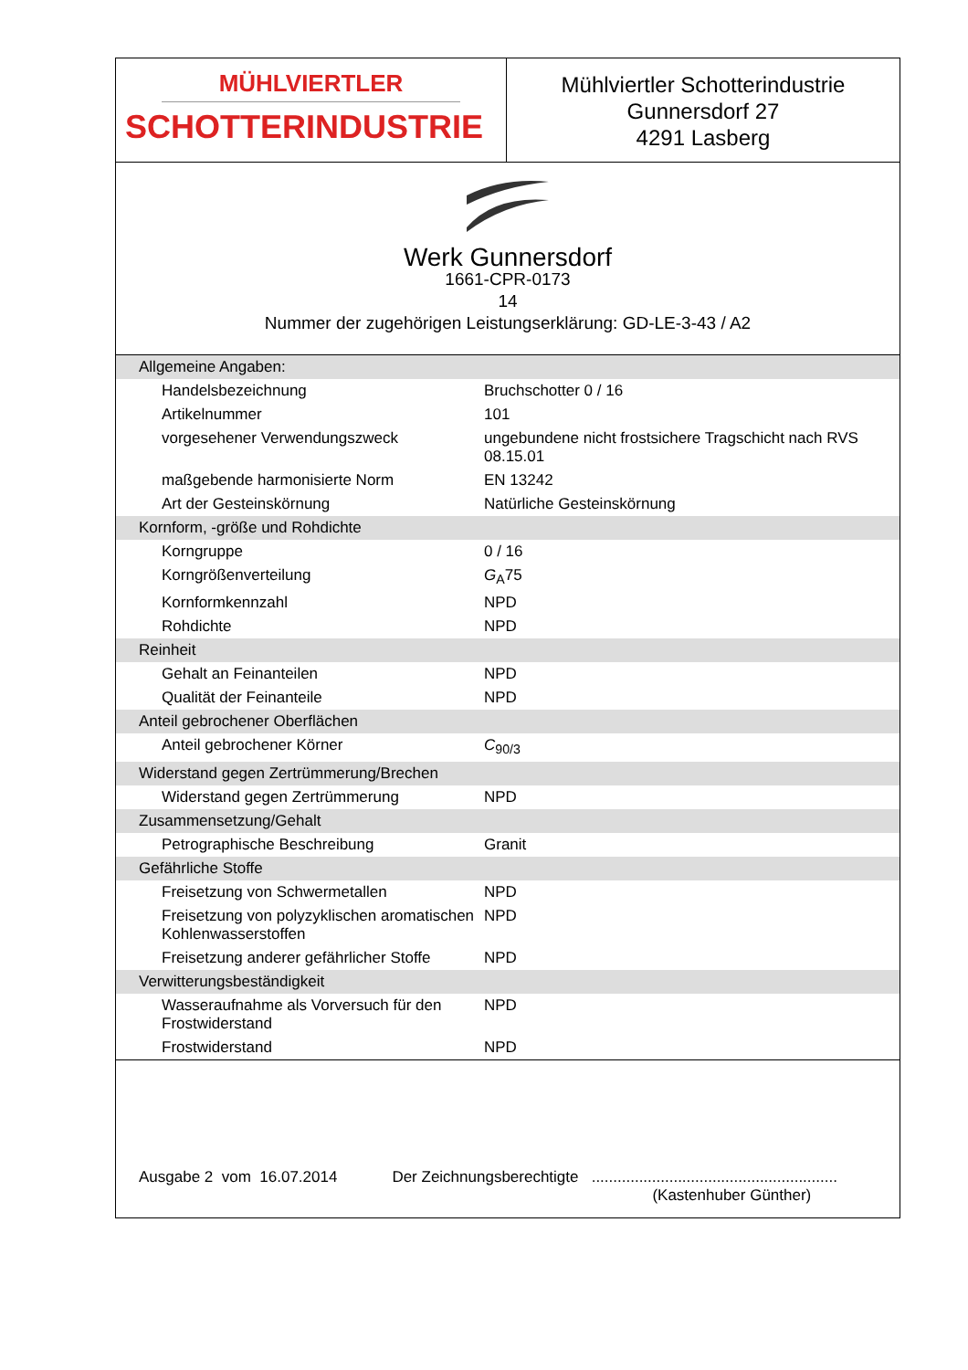MÜHLVIERTLER
SCHOTTERINDUSTRIE
Mühlviertler Schotterindustrie
Gunnersdorf 27
4291 Lasberg
Werk Gunnersdorf
1661-CPR-0173
14
Nummer der zugehörigen Leistungserklärung: GD-LE-3-43 / A2
| Allgemeine Angaben: | |
| Handelsbezeichnung | Bruchschotter 0 / 16 |
| Artikelnummer | 101 |
| vorgesehener Verwendungszweck | ungebundene nicht frostsichere Tragschicht nach RVS 08.15.01 |
| maßgebende harmonisierte Norm | EN 13242 |
| Art der Gesteinskörnung | Natürliche Gesteinskörnung |
| Kornform, -größe und Rohdichte | |
| Korngruppe | 0 / 16 |
| Korngrößenverteilung | G<sub>A</sub>75 |
| Kornformkennzahl | NPD |
| Rohdichte | NPD |
| Reinheit | |
| Gehalt an Feinanteilen | NPD |
| Qualität der Feinanteile | NPD |
| Anteil gebrochener Oberflächen | |
| Anteil gebrochener Körner | C<sub>90/3</sub> |
| Widerstand gegen Zertrümmerung/Brechen | |
| Widerstand gegen Zertrümmerung | NPD |
| Zusammensetzung/Gehalt | |
| Petrographische Beschreibung | Granit |
| Gefährliche Stoffe | |
| Freisetzung von Schwermetallen | NPD |
| Freisetzung von polyzyklischen aromatischen Kohlenwasserstoffen | NPD |
| Freisetzung anderer gefährlicher Stoffe | NPD |
| Verwitterungsbeständigkeit | |
| Wasseraufnahme als Vorversuch für den Frostwiderstand | NPD |
| Frostwiderstand | NPD |
Ausgabe 2 vom 16.07.2014 Der Zeichnungsberechtigte .........................................................
(Kastenhuber Günther)